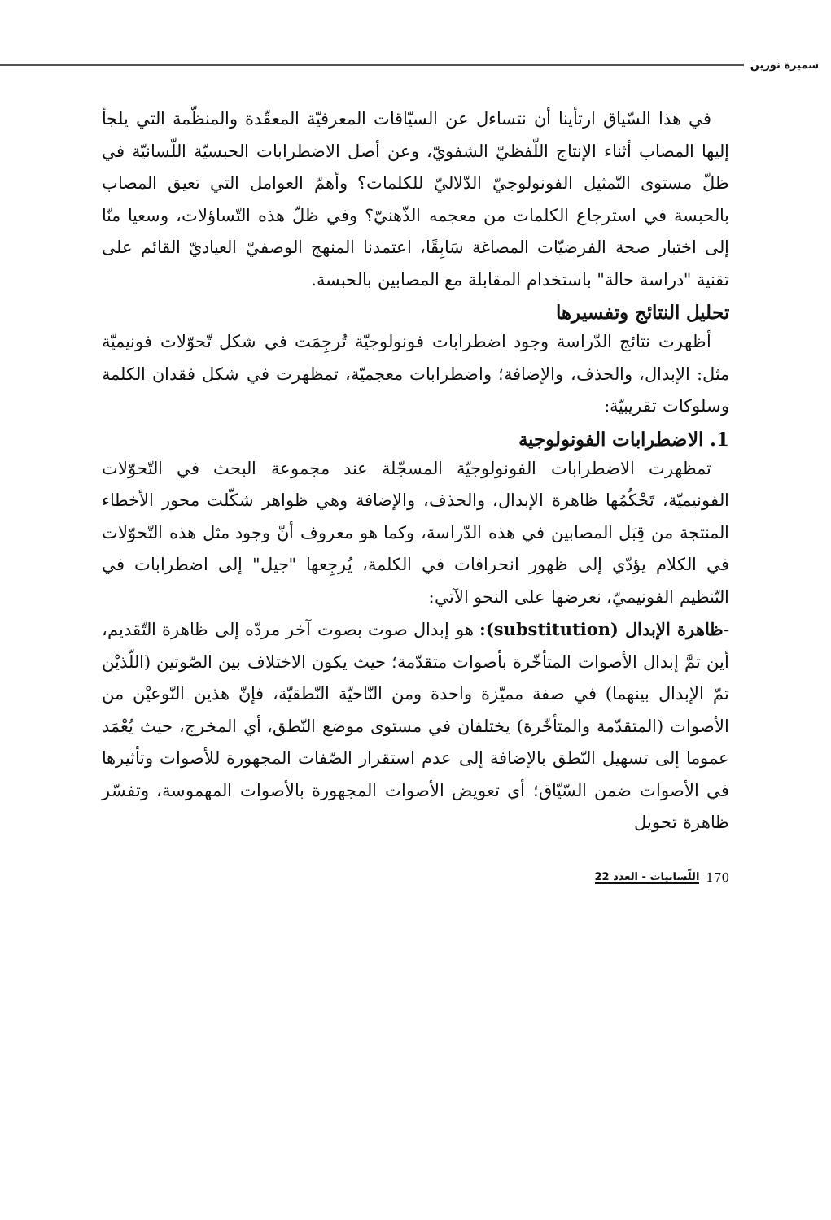سميرة نورين
في هذا السّياق ارتأينا أن نتساءل عن السيّاقات المعرفيّة المعقّدة والمنظّمة التي يلجأ إليها المصاب أثناء الإنتاج اللّفظيّ الشفويّ، وعن أصل الاضطرابات الحبسيّة اللّسانيّة في ظلّ مستوى التّمثيل الفونولوجيّ الدّلاليّ للكلمات؟ وأهمّ العوامل التي تعيق المصاب بالحبسة في استرجاع الكلمات من معجمه الذّهنيّ؟ وفي ظلّ هذه التّساؤلات، وسعيا منّا إلى اختبار صحة الفرضيّات المصاغة سَابِقًا، اعتمدنا المنهج الوصفيّ العياديّ القائم على تقنية "دراسة حالة" باستخدام المقابلة مع المصابين بالحبسة.
تحليل النتائج وتفسيرها
أظهرت نتائج الدّراسة وجود اضطرابات فونولوجيّة تُرجِمَت في شكل تّحوّلات فونيميّة مثل: الإبدال، والحذف، والإضافة؛ واضطرابات معجميّة، تمظهرت في شكل فقدان الكلمة وسلوكات تقريبيّة:
1. الاضطرابات الفونولوجية
تمظهرت الاضطرابات الفونولوجيّة المسجّلة عند مجموعة البحث في التّحوّلات الفونيميّة، تَحْكُمُها ظاهرة الإبدال، والحذف، والإضافة وهي ظواهر شكّلت محور الأخطاء المنتجة من قِبَل المصابين في هذه الدّراسة، وكما هو معروف أنّ وجود مثل هذه التّحوّلات في الكلام يؤدّي إلى ظهور انحرافات في الكلمة، يُرجِعها "جيل" إلى اضطرابات في التّنظيم الفونيميّ، نعرضها على النحو الآتي:
-ظاهرة الإبدال (substitution): هو إبدال صوت بصوت آخر مردّه إلى ظاهرة التّقديم، أين تمَّ إبدال الأصوات المتأخّرة بأصوات متقدّمة؛ حيث يكون الاختلاف بين الصّوتين (اللّذيْن تمّ الإبدال بينهما) في صفة مميّزة واحدة ومن النّاحيّة النّطقيّة، فإنّ هذين النّوعيْن من الأصوات (المتقدّمة والمتأخّرة) يختلفان في مستوى موضع النّطق، أي المخرج، حيث يُعْمَد عموما إلى تسهيل النّطق بالإضافة إلى عدم استقرار الصّفات المجهورة للأصوات وتأثيرها في الأصوات ضمن السّيّاق؛ أي تعويض الأصوات المجهورة بالأصوات المهموسة، وتفسّر ظاهرة تحويل
170 اللّسانيات - العدد 22